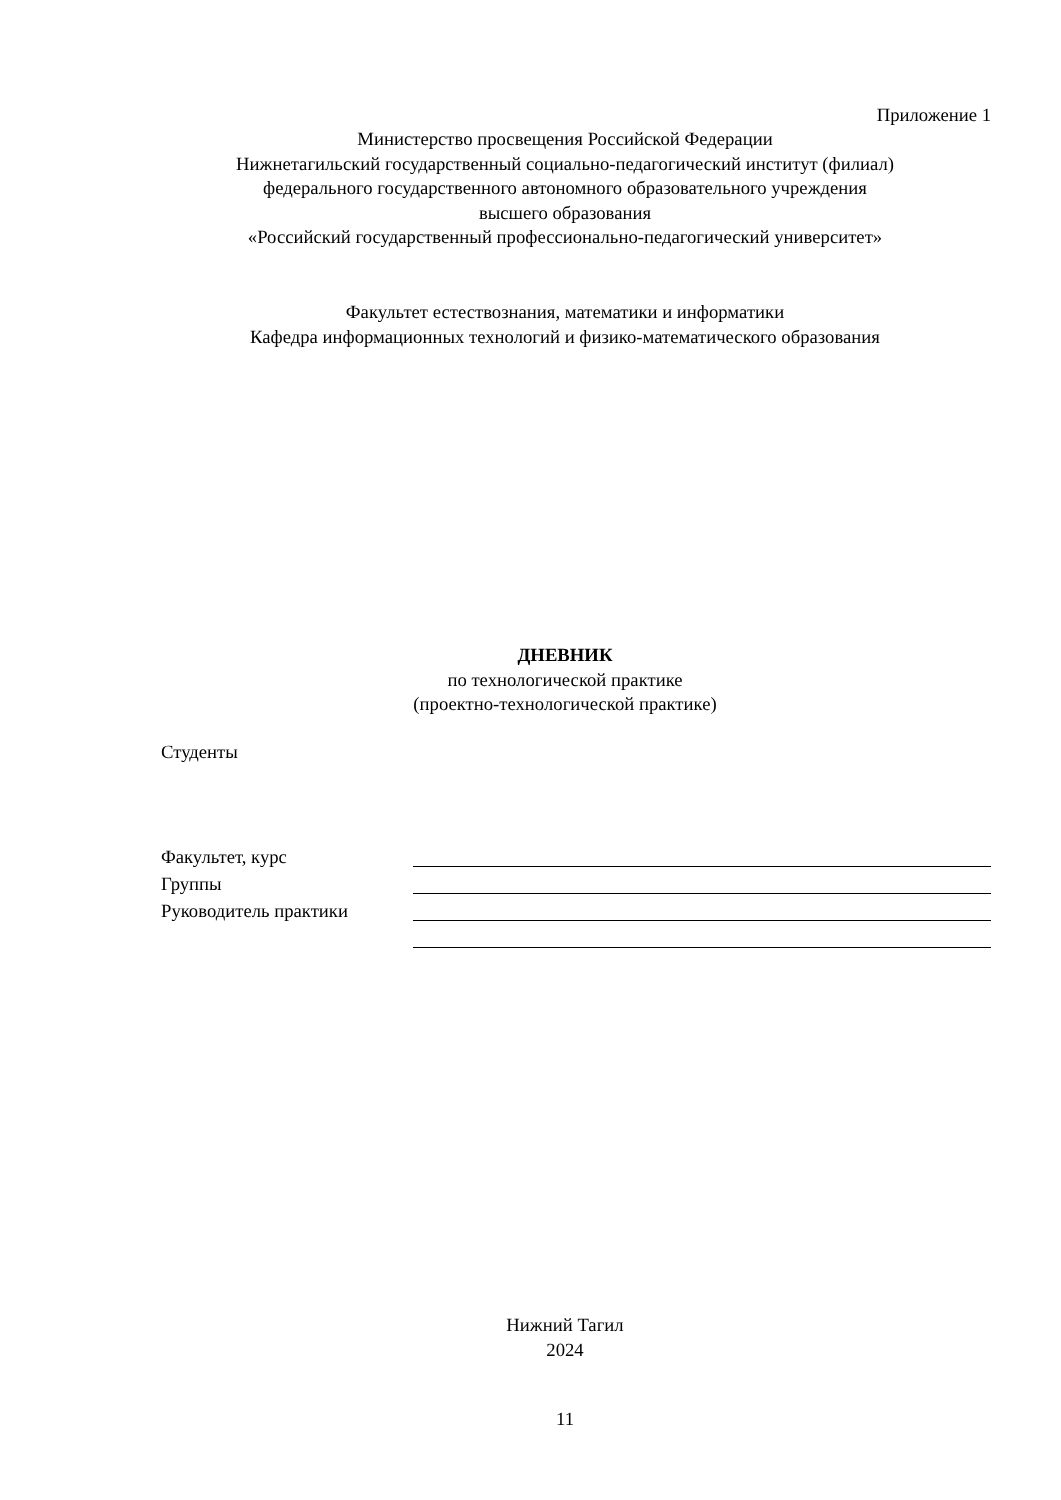Приложение 1
Министерство просвещения Российской Федерации
Нижнетагильский государственный социально-педагогический институт (филиал)
федерального государственного автономного образовательного учреждения
высшего образования
«Российский государственный профессионально-педагогический университет»
Факультет естествознания, математики и информатики
Кафедра информационных технологий и физико-математического образования
ДНЕВНИК
по технологической практике
(проектно-технологической практике)
Студенты
Факультет, курс
Группы
Руководитель практики
Нижний Тагил
2024
11